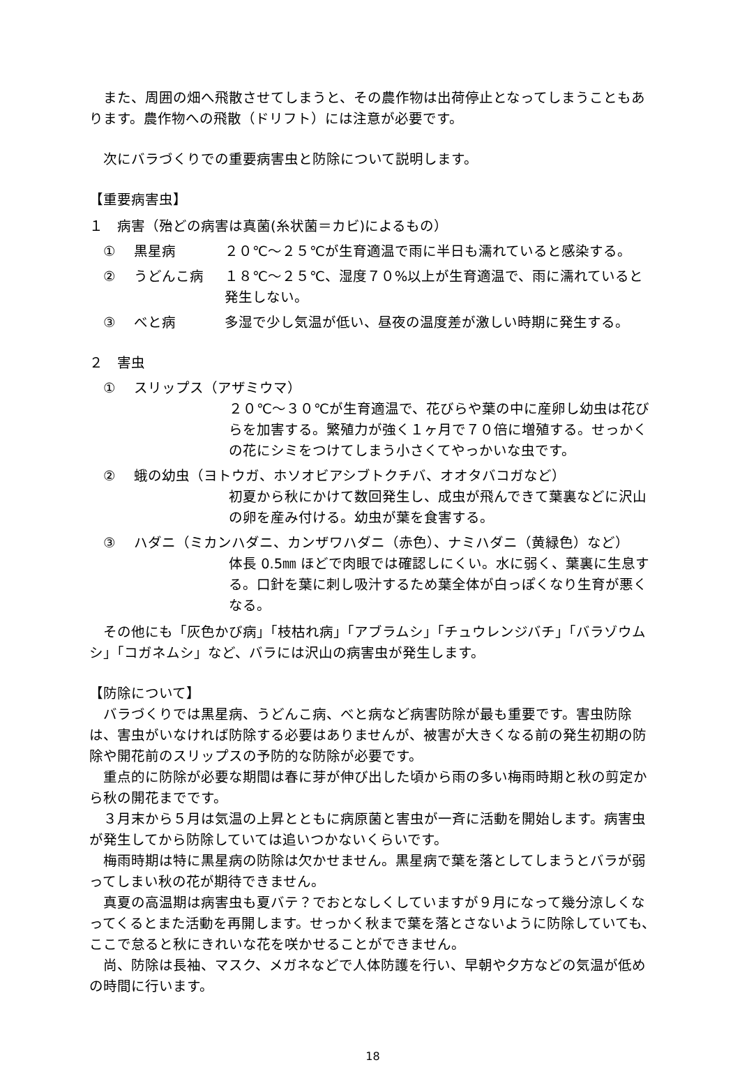また、周囲の畑へ飛散させてしまうと、その農作物は出荷停止となってしまうこともあります。農作物への飛散（ドリフト）には注意が必要です。
次にバラづくりでの重要病害虫と防除について説明します。
【重要病害虫】
１　病害（殆どの病害は真菌(糸状菌＝カビ)によるもの）
① 黒星病 ２０℃～２５℃が生育適温で雨に半日も濡れていると感染する。
② うどんこ病 １８℃～２５℃、湿度７０%以上が生育適温で、雨に濡れていると発生しない。
③ べと病 多湿で少し気温が低い、昼夜の温度差が激しい時期に発生する。
２　害虫
① スリップス（アザミウマ）
２０℃～３０℃が生育適温で、花びらや葉の中に産卵し幼虫は花びらを加害する。繁殖力が強く１ヶ月で７０倍に増殖する。せっかくの花にシミをつけてしまう小さくてやっかいな虫です。
② 蛾の幼虫（ヨトウガ、ホソオビアシブトクチバ、オオタバコガなど）
初夏から秋にかけて数回発生し、成虫が飛んできて葉裏などに沢山の卵を産み付ける。幼虫が葉を食害する。
③ ハダニ（ミカンハダニ、カンザワハダニ（赤色）、ナミハダニ（黄緑色）など）
体長 0.5㎜ ほどで肉眼では確認しにくい。水に弱く、葉裏に生息する。口針を葉に刺し吸汁するため葉全体が白っぽくなり生育が悪くなる。
その他にも「灰色かび病」「枝枯れ病」「アブラムシ」「チュウレンジバチ」「バラゾウムシ」「コガネムシ」など、バラには沢山の病害虫が発生します。
【防除について】
バラづくりでは黒星病、うどんこ病、べと病など病害防除が最も重要です。害虫防除は、害虫がいなければ防除する必要はありませんが、被害が大きくなる前の発生初期の防除や開花前のスリップスの予防的な防除が必要です。
重点的に防除が必要な期間は春に芽が伸び出した頃から雨の多い梅雨時期と秋の剪定から秋の開花までです。
３月末から５月は気温の上昇とともに病原菌と害虫が一斉に活動を開始します。病害虫が発生してから防除していては追いつかないくらいです。
梅雨時期は特に黒星病の防除は欠かせません。黒星病で葉を落としてしまうとバラが弱ってしまい秋の花が期待できません。
真夏の高温期は病害虫も夏バテ？でおとなしくしていますが９月になって幾分涼しくなってくるとまた活動を再開します。せっかく秋まで葉を落とさないように防除していても、ここで怠ると秋にきれいな花を咲かせることができません。
尚、防除は長袖、マスク、メガネなどで人体防護を行い、早朝や夕方などの気温が低めの時間に行います。
18